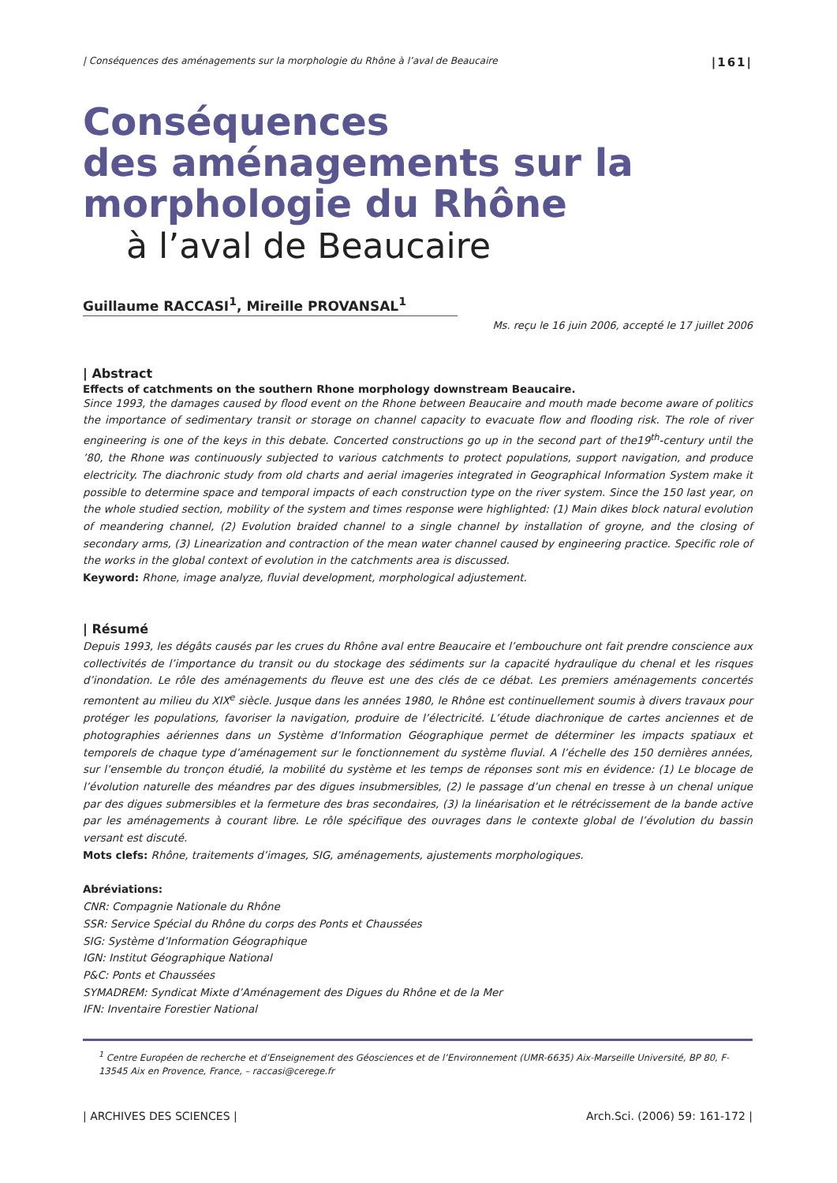| Conséquences des aménagements sur la morphologie du Rhône à l’aval de Beaucaire |161|
Conséquences
des aménagements sur la
morphologie du Rhône
à l’aval de Beaucaire
Guillaume RACCASI<sup>1</sup>, Mireille PROVANSAL<sup>1</sup>
Ms. reçu le 16 juin 2006, accepté le 17 juillet 2006
| Abstract
Effects of catchments on the southern Rhone morphology downstream Beaucaire.
Since 1993, the damages caused by flood event on the Rhone between Beaucaire and mouth made become aware of politics the importance of sedimentary transit or storage on channel capacity to evacuate flow and flooding risk. The role of river engineering is one of the keys in this debate. Concerted constructions go up in the second part of the19<sup>th</sup>-century until the ’80, the Rhone was continuously subjected to various catchments to protect populations, support navigation, and produce electricity. The diachronic study from old charts and aerial imageries integrated in Geographical Information System make it possible to determine space and temporal impacts of each construction type on the river system. Since the 150 last year, on the whole studied section, mobility of the system and times response were highlighted: (1) Main dikes block natural evolution of meandering channel, (2) Evolution braided channel to a single channel by installation of groyne, and the closing of secondary arms, (3) Linearization and contraction of the mean water channel caused by engineering practice. Specific role of the works in the global context of evolution in the catchments area is discussed.
Keyword: Rhone, image analyze, fluvial development, morphological adjustement.
| Résumé
Depuis 1993, les dégâts causés par les crues du Rhône aval entre Beaucaire et l’embouchure ont fait prendre conscience aux collectivités de l’importance du transit ou du stockage des sédiments sur la capacité hydraulique du chenal et les risques d’inondation. Le rôle des aménagements du fleuve est une des clés de ce débat. Les premiers aménagements concertés remontent au milieu du XIX<sup>e</sup> siècle. Jusque dans les années 1980, le Rhône est continuellement soumis à divers travaux pour protéger les populations, favoriser la navigation, produire de l’électricité. L’étude diachronique de cartes anciennes et de photographies aériennes dans un Système d’Information Géographique permet de déterminer les impacts spatiaux et temporels de chaque type d’aménagement sur le fonctionnement du système fluvial. A l’échelle des 150 dernières années, sur l’ensemble du tronçon étudié, la mobilité du système et les temps de réponses sont mis en évidence: (1) Le blocage de l’évolution naturelle des méandres par des digues insubmersibles, (2) le passage d’un chenal en tresse à un chenal unique par des digues submersibles et la fermeture des bras secondaires, (3) la linéarisation et le rétrécissement de la bande active par les aménagements à courant libre. Le rôle spécifique des ouvrages dans le contexte global de l’évolution du bassin versant est discuté.
Mots clefs: Rhône, traitements d’images, SIG, aménagements, ajustements morphologiques.
Abréviations:
CNR: Compagnie Nationale du Rhône
SSR: Service Spécial du Rhône du corps des Ponts et Chaussées
SIG: Système d’Information Géographique
IGN: Institut Géographique National
P&C: Ponts et Chaussées
SYMADREM: Syndicat Mixte d’Aménagement des Digues du Rhône et de la Mer
IFN: Inventaire Forestier National
<sup>1</sup> Centre Européen de recherche et d’Enseignement des Géosciences et de l’Environnement (UMR-6635) Aix-Marseille Université, BP 80, F-13545 Aix en Provence, France, – raccasi@cerege.fr
| ARCHIVES DES SCIENCES | Arch.Sci. (2006) 59: 161-172 |